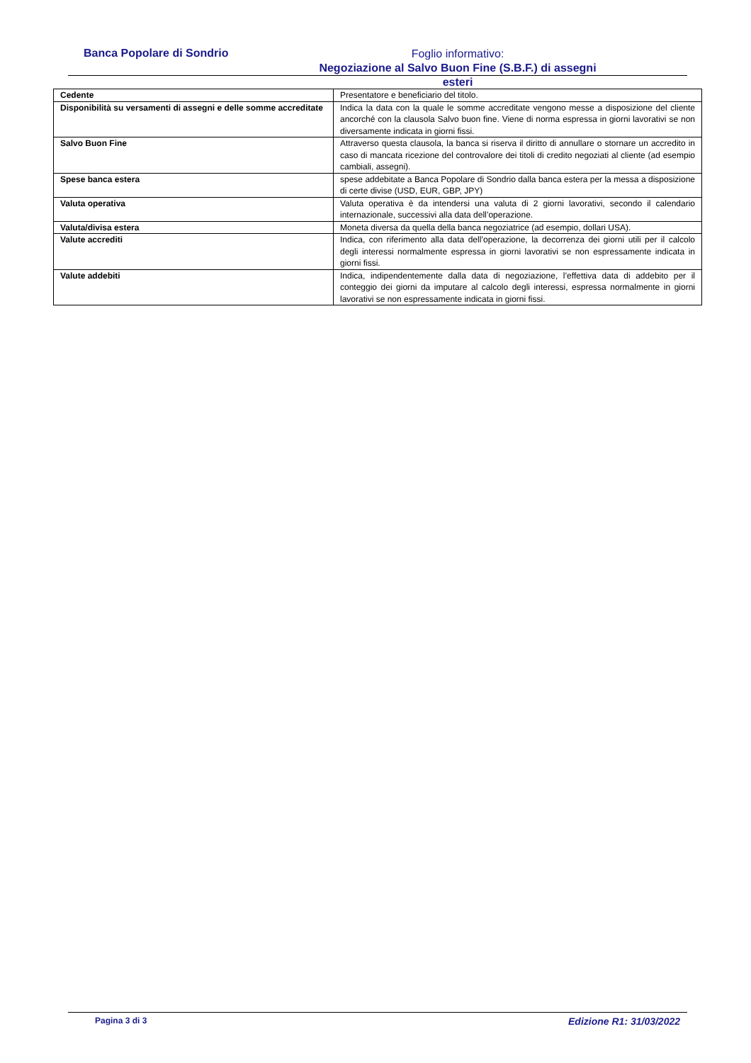Banca Popolare di Sondrio
Foglio informativo:
Negoziazione al Salvo Buon Fine (S.B.F.) di assegni esteri
| Cedente | Presentatore e beneficiario del titolo. |
| Disponibilità su versamenti di assegni e delle somme accreditate | Indica la data con la quale le somme accreditate vengono messe a disposizione del cliente ancorché con la clausola Salvo buon fine. Viene di norma espressa in giorni lavorativi se non diversamente indicata in giorni fissi. |
| Salvo Buon Fine | Attraverso questa clausola, la banca si riserva il diritto di annullare o stornare un accredito in caso di mancata ricezione del controvalore dei titoli di credito negoziati al cliente (ad esempio cambiali, assegni). |
| Spese banca estera | spese addebitate a Banca Popolare di Sondrio dalla banca estera per la messa a disposizione di certe divise (USD, EUR, GBP, JPY) |
| Valuta operativa | Valuta operativa è da intendersi una valuta di 2 giorni lavorativi, secondo il calendario internazionale, successivi alla data dell’operazione. |
| Valuta/divisa estera | Moneta diversa da quella della banca negoziatrice (ad esempio, dollari USA). |
| Valute accrediti | Indica, con riferimento alla data dell’operazione, la decorrenza dei giorni utili per il calcolo degli interessi normalmente espressa in giorni lavorativi se non espressamente indicata in giorni fissi. |
| Valute addebiti | Indica, indipendentemente dalla data di negoziazione, l’effettiva data di addebito per il conteggio dei giorni da imputare al calcolo degli interessi, espressa normalmente in giorni lavorativi se non espressamente indicata in giorni fissi. |
Pagina 3 di 3 Edizione R1: 31/03/2022